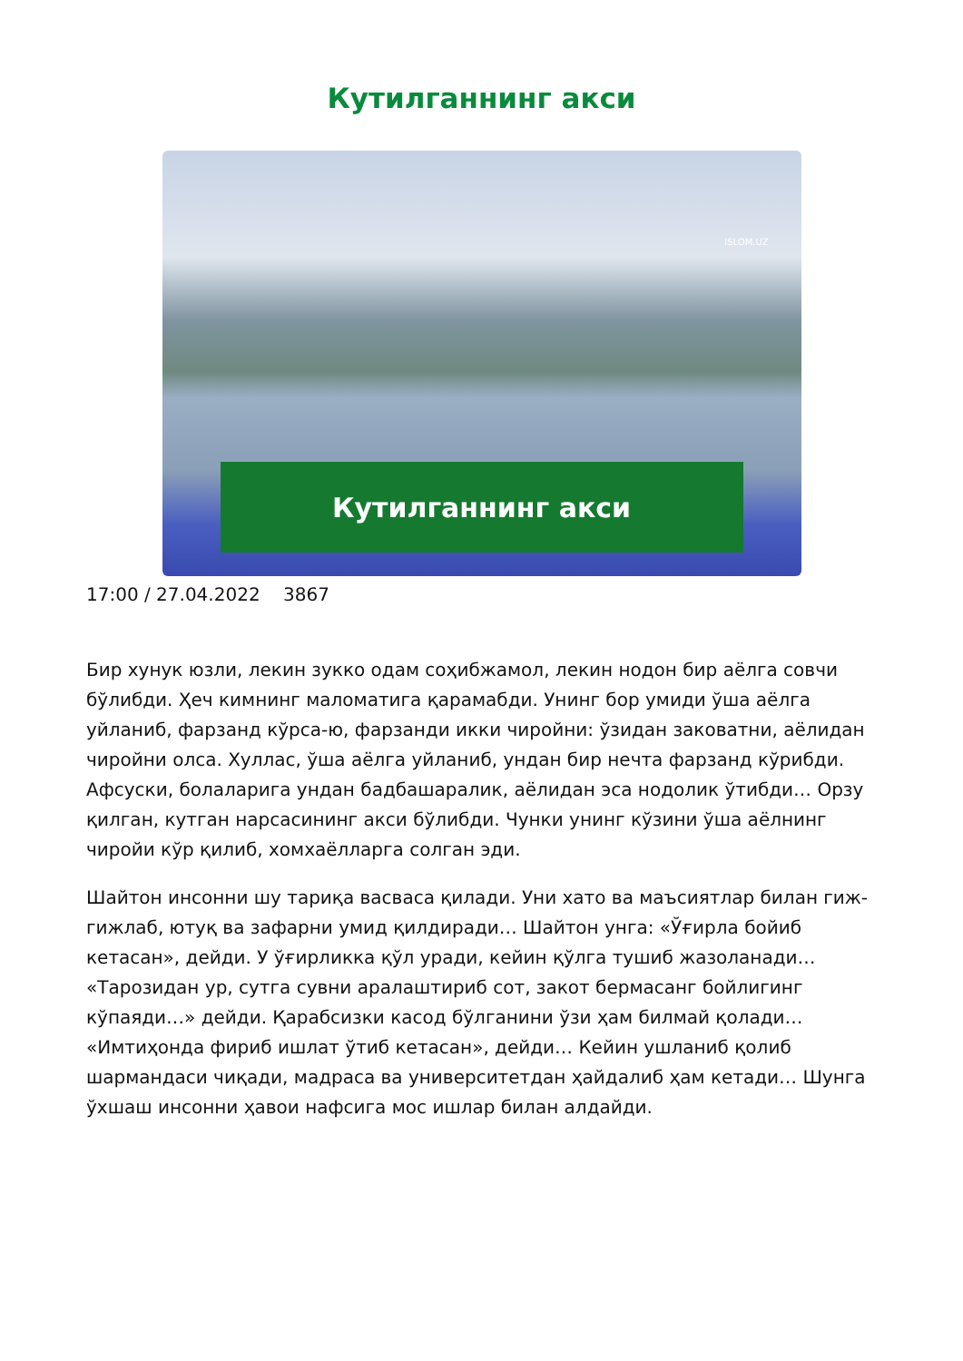Кутилганнинг акси
ISLOM.UZ
Кутилганнинг акси
17:00 / 27.04.2022 3867
Бир хунук юзли, лекин зукко одам соҳибжамол, лекин нодон бир аёлга совчи бўлибди. Ҳеч кимнинг маломатига қарамабди. Унинг бор умиди ўша аёлга уйланиб, фарзанд кўрса-ю, фарзанди икки чиройни: ўзидан заковатни, аёлидан чиройни олса. Хуллас, ўша аёлга уйланиб, ундан бир нечта фарзанд кўрибди. Афсуски, болаларига ундан бадбашаралик, аёлидан эса нодолик ўтибди… Орзу қилган, кутган нарсасининг акси бўлибди. Чунки унинг кўзини ўша аёлнинг чиройи кўр қилиб, хомхаёлларга солган эди.
Шайтон инсонни шу тариқа васваса қилади. Уни хато ва маъсиятлар билан гиж-гижлаб, ютуқ ва зафарни умид қилдиради… Шайтон унга: «Ўғирла бойиб кетасан», дейди. У ўғирликка қўл уради, кейин қўлга тушиб жазоланади… «Тарозидан ур, сутга сувни аралаштириб сот, закот бермасанг бойлигинг кўпаяди…» дейди. Қарабсизки касод бўлганини ўзи ҳам билмай қолади… «Имтиҳонда фириб ишлат ўтиб кетасан», дейди… Кейин ушланиб қолиб шармандаси чиқади, мадраса ва университетдан ҳайдалиб ҳам кетади… Шунга ўхшаш инсонни ҳавои нафсига мос ишлар билан алдайди.